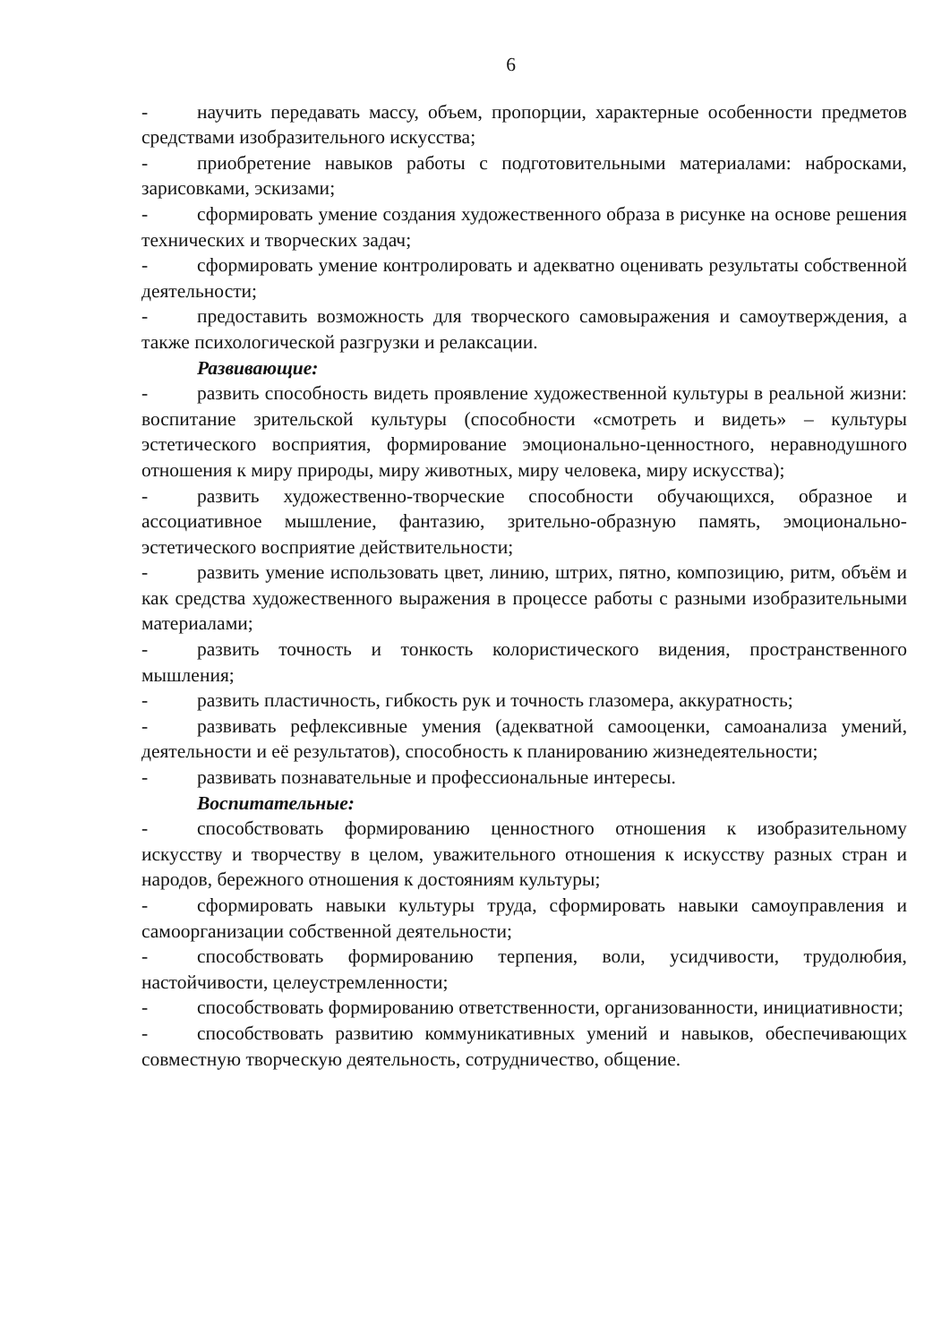6
- научить передавать массу, объем, пропорции, характерные особенности предметов средствами изобразительного искусства;
- приобретение навыков работы с подготовительными материалами: набросками, зарисовками, эскизами;
- сформировать умение создания художественного образа в рисунке на основе решения технических и творческих задач;
- сформировать умение контролировать и адекватно оценивать результаты собственной деятельности;
- предоставить возможность для творческого самовыражения и самоутверждения, а также психологической разгрузки и релаксации.
Развивающие:
- развить способность видеть проявление художественной культуры в реальной жизни: воспитание зрительской культуры (способности «смотреть и видеть» – культуры эстетического восприятия, формирование эмоционально-ценностного, неравнодушного отношения к миру природы, миру животных, миру человека, миру искусства);
- развить художественно-творческие способности обучающихся, образное и ассоциативное мышление, фантазию, зрительно-образную память, эмоционально-эстетического восприятие действительности;
- развить умение использовать цвет, линию, штрих, пятно, композицию, ритм, объём и как средства художественного выражения в процессе работы с разными изобразительными материалами;
- развить точность и тонкость колористического видения, пространственного мышления;
- развить пластичность, гибкость рук и точность глазомера, аккуратность;
- развивать рефлексивные умения (адекватной самооценки, самоанализа умений, деятельности и её результатов), способность к планированию жизнедеятельности;
- развивать познавательные и профессиональные интересы.
Воспитательные:
- способствовать формированию ценностного отношения к изобразительному искусству и творчеству в целом, уважительного отношения к искусству разных стран и народов, бережного отношения к достояниям культуры;
- сформировать навыки культуры труда, сформировать навыки самоуправления и самоорганизации собственной деятельности;
- способствовать формированию терпения, воли, усидчивости, трудолюбия, настойчивости, целеустремленности;
- способствовать формированию ответственности, организованности, инициативности;
- способствовать развитию коммуникативных умений и навыков, обеспечивающих совместную творческую деятельность, сотрудничество, общение.